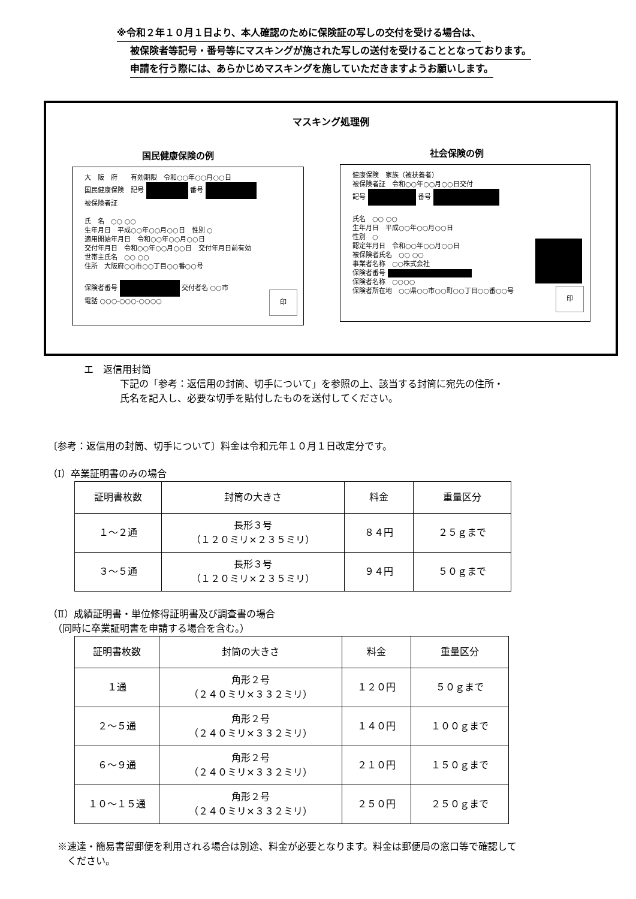※令和２年１０月１日より、本人確認のために保険証の写しの交付を受ける場合は、
被保険者等記号・番号等にマスキングが施された写しの送付を受けることとなっております。
申請を行う際には、あらかじめマスキングを施していただきますようお願いします。
マスキング処理例
国民健康保険の例 社会保険の例
大　阪　府　　有効期限　令和○○年○○月○○日
国民健康保険　記号 番号
被保険者証
氏　名　○○ ○○
生年月日　平成○○年○○月○○日　性別 ○
適用開始年月日　令和○○年○○月○○日
交付年月日　令和○○年○○月○○日　交付年月日前有効
世帯主氏名　○○ ○○
住所　大阪府○○市○○丁目○○番○○号
保険者番号 交付者名 ○○市
電話 ○○○-○○○-○○○○
印
健康保険　家族（被扶養者）
被保険者証　令和○○年○○月○○日交付
記号 番号
氏名　○○ ○○
生年月日　平成○○年○○月○○日
性別　○
認定年月日　令和○○年○○月○○日
被保険者氏名　○○ ○○
事業者名称　○○株式会社
保険者番号
保険者名称　○○○○
保険者所在地　○○県○○市○○町○○丁目○○番○○号
印
エ　返信用封筒
下記の「参考：返信用の封筒、切手について」を参照の上、該当する封筒に宛先の住所・
氏名を記入し、必要な切手を貼付したものを送付してください。
〔参考：返信用の封筒、切手について〕料金は令和元年１０月１日改定分です。
（Ⅰ）卒業証明書のみの場合
| 証明書枚数 | 封筒の大きさ | 料金 | 重量区分 |
| --- | --- | --- | --- |
| １～２通 | 長形３号 （１２０ミリ×２３５ミリ） | ８４円 | ２５ｇまで |
| ３～５通 | 長形３号 （１２０ミリ×２３５ミリ） | ９４円 | ５０ｇまで |
（Ⅱ）成績証明書・単位修得証明書及び調査書の場合
　（同時に卒業証明書を申請する場合を含む。）
| 証明書枚数 | 封筒の大きさ | 料金 | 重量区分 |
| --- | --- | --- | --- |
| １通 | 角形２号 （２４０ミリ×３３２ミリ） | １２０円 | ５０ｇまで |
| ２～５通 | 角形２号 （２４０ミリ×３３２ミリ） | １４０円 | １００ｇまで |
| ６～９通 | 角形２号 （２４０ミリ×３３２ミリ） | ２１０円 | １５０ｇまで |
| １０～１５通 | 角形２号 （２４０ミリ×３３２ミリ） | ２５０円 | ２５０ｇまで |
※速達・簡易書留郵便を利用される場合は別途、料金が必要となります。料金は郵便局の窓口等で確認して
　ください。